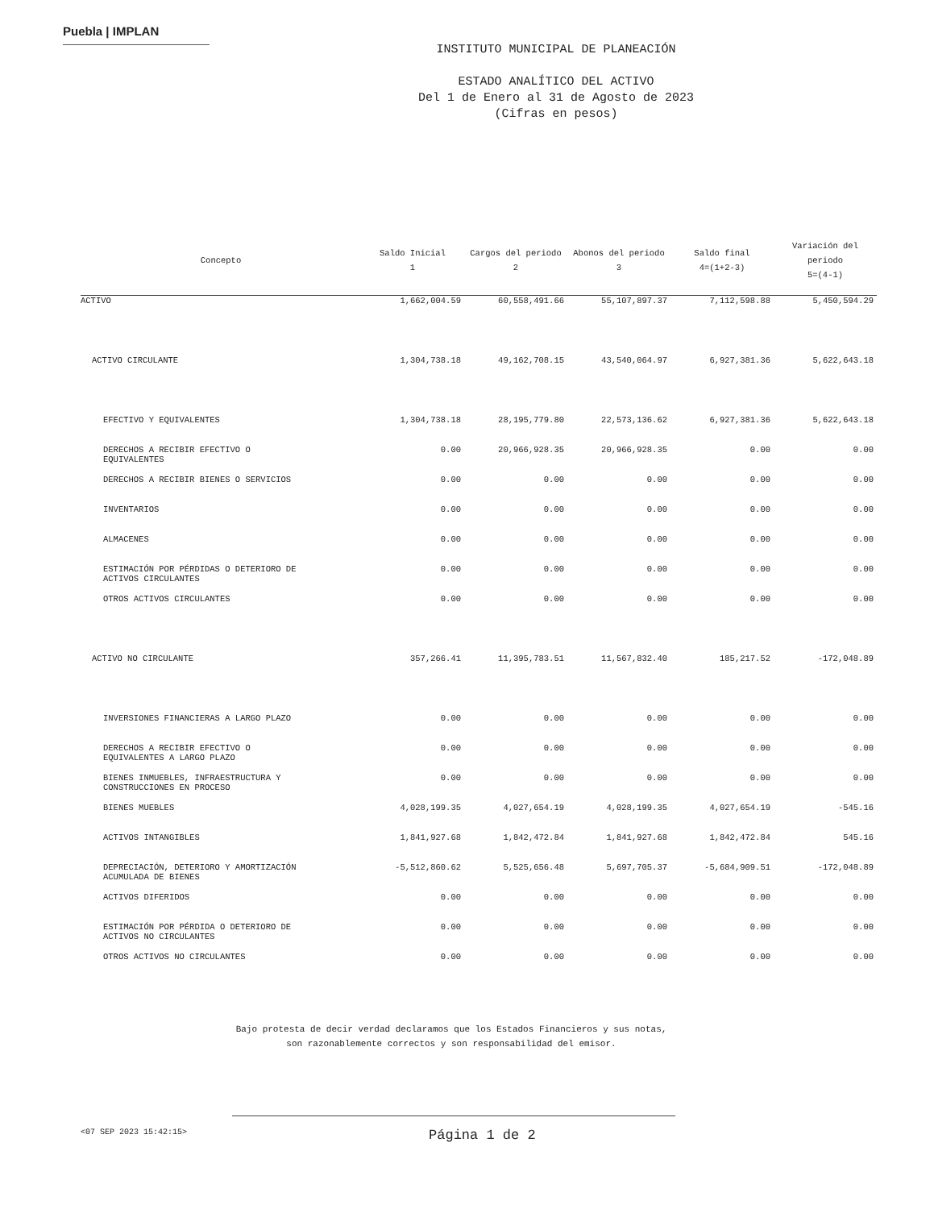Puebla | IMPLAN
INSTITUTO MUNICIPAL DE PLANEACIÓN
ESTADO ANALÍTICO DEL ACTIVO
Del 1 de Enero al 31 de Agosto de 2023
(Cifras en pesos)
| Concepto | Saldo Inicial 1 | Cargos del periodo 2 | Abonos del periodo 3 | Saldo final 4=(1+2-3) | Variación del periodo 5=(4-1) |
| --- | --- | --- | --- | --- | --- |
| ACTIVO | 1,662,004.59 | 60,558,491.66 | 55,107,897.37 | 7,112,598.88 | 5,450,594.29 |
| ACTIVO CIRCULANTE | 1,304,738.18 | 49,162,708.15 | 43,540,064.97 | 6,927,381.36 | 5,622,643.18 |
| EFECTIVO Y EQUIVALENTES | 1,304,738.18 | 28,195,779.80 | 22,573,136.62 | 6,927,381.36 | 5,622,643.18 |
| DERECHOS A RECIBIR EFECTIVO O EQUIVALENTES | 0.00 | 20,966,928.35 | 20,966,928.35 | 0.00 | 0.00 |
| DERECHOS A RECIBIR BIENES O SERVICIOS | 0.00 | 0.00 | 0.00 | 0.00 | 0.00 |
| INVENTARIOS | 0.00 | 0.00 | 0.00 | 0.00 | 0.00 |
| ALMACENES | 0.00 | 0.00 | 0.00 | 0.00 | 0.00 |
| ESTIMACIÓN POR PÉRDIDAS O DETERIORO DE ACTIVOS CIRCULANTES | 0.00 | 0.00 | 0.00 | 0.00 | 0.00 |
| OTROS ACTIVOS CIRCULANTES | 0.00 | 0.00 | 0.00 | 0.00 | 0.00 |
| ACTIVO NO CIRCULANTE | 357,266.41 | 11,395,783.51 | 11,567,832.40 | 185,217.52 | -172,048.89 |
| INVERSIONES FINANCIERAS A LARGO PLAZO | 0.00 | 0.00 | 0.00 | 0.00 | 0.00 |
| DERECHOS A RECIBIR EFECTIVO O EQUIVALENTES A LARGO PLAZO | 0.00 | 0.00 | 0.00 | 0.00 | 0.00 |
| BIENES INMUEBLES, INFRAESTRUCTURA Y CONSTRUCCIONES EN PROCESO | 0.00 | 0.00 | 0.00 | 0.00 | 0.00 |
| BIENES MUEBLES | 4,028,199.35 | 4,027,654.19 | 4,028,199.35 | 4,027,654.19 | -545.16 |
| ACTIVOS INTANGIBLES | 1,841,927.68 | 1,842,472.84 | 1,841,927.68 | 1,842,472.84 | 545.16 |
| DEPRECIACIÓN, DETERIORO Y AMORTIZACIÓN ACUMULADA DE BIENES | -5,512,860.62 | 5,525,656.48 | 5,697,705.37 | -5,684,909.51 | -172,048.89 |
| ACTIVOS DIFERIDOS | 0.00 | 0.00 | 0.00 | 0.00 | 0.00 |
| ESTIMACIÓN POR PÉRDIDA O DETERIORO DE ACTIVOS NO CIRCULANTES | 0.00 | 0.00 | 0.00 | 0.00 | 0.00 |
| OTROS ACTIVOS NO CIRCULANTES | 0.00 | 0.00 | 0.00 | 0.00 | 0.00 |
Bajo protesta de decir verdad declaramos que los Estados Financieros y sus notas,
son razonablemente correctos y son responsabilidad del emisor.
<07 SEP 2023 15:42:15> Página 1 de 2